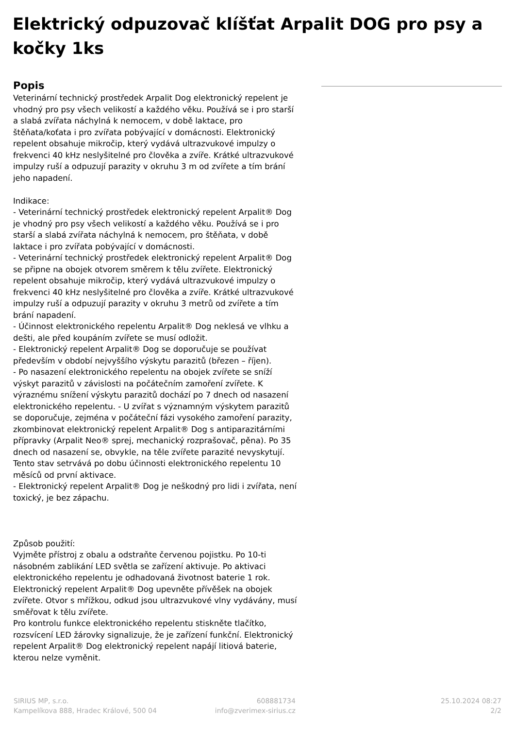Elektrický odpuzovač klíšťat Arpalit DOG pro psy a kočky 1ks
Popis
Veterinární technický prostředek Arpalit Dog elektronický repelent je vhodný pro psy všech velikostí a každého věku. Používá se i pro starší a slabá zvířata náchylná k nemocem, v době laktace, pro štěňata/koťata i pro zvířata pobývající v domácnosti. Elektronický repelent obsahuje mikročip, který vydává ultrazvukové impulzy o frekvenci 40 kHz neslyšitelné pro člověka a zvíře. Krátké ultrazvukové impulzy ruší a odpuzují parazity v okruhu 3 m od zvířete a tím brání jeho napadení.
Indikace:
- Veterinární technický prostředek elektronický repelent Arpalit® Dog je vhodný pro psy všech velikostí a každého věku. Používá se i pro starší a slabá zvířata náchylná k nemocem, pro štěňata, v době laktace i pro zvířata pobývající v domácnosti.
- Veterinární technický prostředek elektronický repelent Arpalit® Dog se připne na obojek otvorem směrem k tělu zvířete. Elektronický repelent obsahuje mikročip, který vydává ultrazvukové impulzy o frekvenci 40 kHz neslyšitelné pro člověka a zvíře. Krátké ultrazvukové impulzy ruší a odpuzují parazity v okruhu 3 metrů od zvířete a tím brání napadení.
- Účinnost elektronického repelentu Arpalit® Dog neklesá ve vlhku a dešti, ale před koupáním zvířete se musí odložit.
- Elektronický repelent Arpalit® Dog se doporučuje se používat především v období nejvyššího výskytu parazitů (březen – říjen).
- Po nasazení elektronického repelentu na obojek zvířete se sníží výskyt parazitů v závislosti na počátečním zamoření zvířete. K výraznému snížení výskytu parazitů dochází po 7 dnech od nasazení elektronického repelentu. - U zvířat s významným výskytem parazitů se doporučuje, zejména v počáteční fázi vysokého zamoření parazity, zkombinovat elektronický repelent Arpalit® Dog s antiparazitárními přípravky (Arpalit Neo® sprej, mechanický rozprašovač, pěna). Po 35 dnech od nasazení se, obvykle, na těle zvířete parazité nevyskytují. Tento stav setrvává po dobu účinnosti elektronického repelentu 10 měsíců od první aktivace.
- Elektronický repelent Arpalit® Dog je neškodný pro lidi i zvířata, není toxický, je bez zápachu.
Způsob použití:
Vyjměte přístroj z obalu a odstraňte červenou pojistku. Po 10-ti násobném zablikání LED světla se zařízení aktivuje. Po aktivaci elektronického repelentu je odhadovaná životnost baterie 1 rok. Elektronický repelent Arpalit® Dog upevněte přívěšek na obojek zvířete. Otvor s mřížkou, odkud jsou ultrazvukové vlny vydávány, musí směřovat k tělu zvířete.
Pro kontrolu funkce elektronického repelentu stiskněte tlačítko, rozsvícení LED žárovky signalizuje, že je zařízení funkční. Elektronický repelent Arpalit® Dog elektronický repelent napájí litiová baterie, kterou nelze vyměnit.
SIRIUS MP, s.r.o.
Kampelíkova 888, Hradec Králové, 500 04
608881734
info@zverimex-sirius.cz
25.10.2024 08:27
2/2